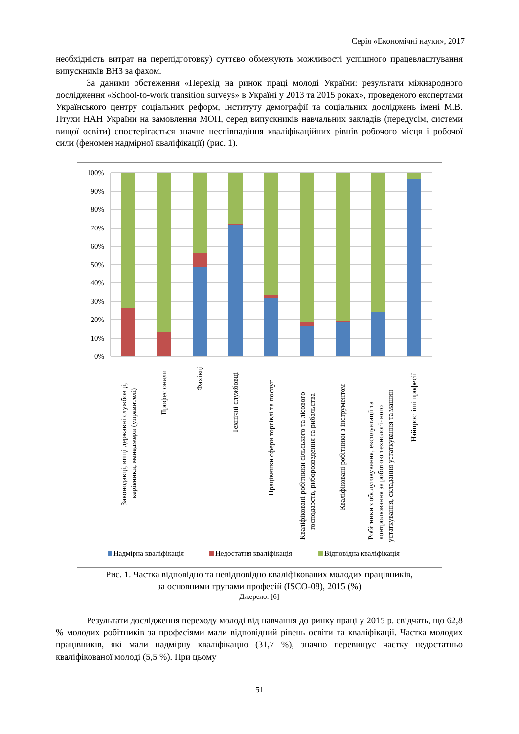Серія «Економічні науки», 2017
необхідність витрат на перепідготовку) суттєво обмежують можливості успішного працевлаштування випускників ВНЗ за фахом.
За даними обстеження «Перехід на ринок праці молоді України: результати міжнародного дослідження «School-to-work transition surveys» в Україні у 2013 та 2015 роках», проведеного експертами Українського центру соціальних реформ, Інституту демографії та соціальних досліджень імені М.В. Птухи НАН України на замовлення МОП, серед випускників навчальних закладів (передусім, системи вищої освіти) спостерігається значне неспівпадіння кваліфікаційних рівнів робочого місця і робочої сили (феномен надмірної кваліфікації) (рис. 1).
100%
90%
80%
70%
60%
50%
40%
30%
20%
10%
0%
Законодавці, вищі державні службовці,
керівники, менеджери (управителі)
Професіонали
Фахівці
Технічні службовці
Працівники сфери торгівлі та послуг
Кваліфіковані робітники сільського та лісового
господарств, риборозведення та рибальства
Кваліфіковані робітники з інструментом
Робітники з обслуговування, експлуатації та
контролювання за роботою технологічного
устаткування, складання устаткування та машин
Найпростіші професії
Надмірна кваліфікація
Недостатня кваліфікація
Відповідна кваліфікація
Рис. 1. Частка відповідно та невідповідно кваліфікованих молодих працівників,
за основними групами професій (ISCO-08), 2015 (%)
Джерело: [6]
Результати дослідження переходу молоді від навчання до ринку праці у 2015 р. свідчать, що 62,8 % молодих робітників за професіями мали відповідний рівень освіти та кваліфікації. Частка молодих працівників, які мали надмірну кваліфікацію (31,7 %), значно перевищує частку недостатньо кваліфікованої молоді (5,5 %). При цьому
51